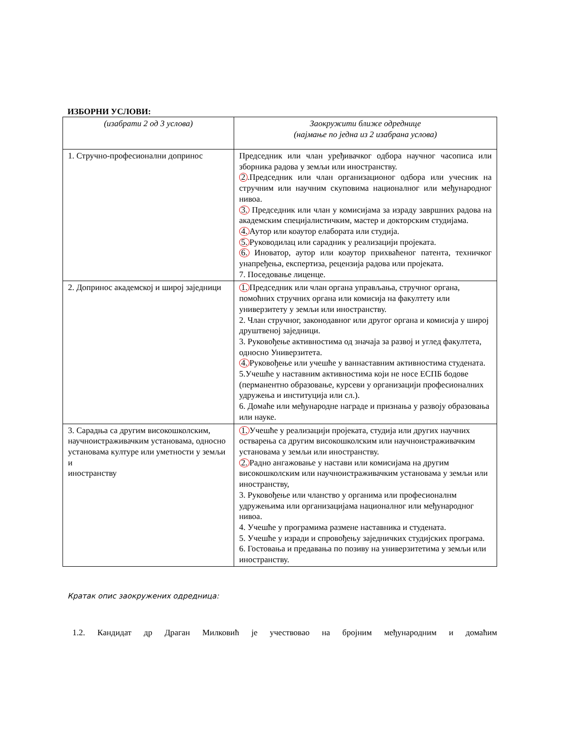ИЗБОРНИ УСЛОВИ:
| (изабрати 2 од 3 услова) | Заокружити ближе одреднице (најмање по једна из 2 изабрана услова) |
| 1. Стручно-професионални допринос | Председник или члан уређивачког одбора научног часописа или зборника радова у земљи или иностранству. 2 .Председник или члан организационог одбора или учесник на стручним или научним скуповима националног или међународног нивоа. 3. Председник или члан у комисијама за израду завршних радова на академским специјалистичким, мастер и докторским студијама. 4. Аутор или коаутор елабората или студија. 5. Руководилац или сарадник у реализацији пројеката. 6. Иноватор, аутор или коаутор прихваћеног патента, техничког унапређења, експертиза, рецензија радова или пројеката. 7. Поседовање лиценце. |
| 2. Допринос академској и широј заједници | 1. Председник или члан органа управљања, стручног органа, помоћних стручних органа или комисија на факултету или универзитету у земљи или иностранству. 2. Члан стручног, законодавног или другог органа и комисија у широј друштвеној заједници. 3. Руковођење активностима од значаја за развој и углед факултета, односно Универзитета. 4. Руковођење или учешће у ваннаставним активностима студената. 5.Учешће у наставним активностима који не носе ЕСПБ бодове (перманентно образовање, курсеви у организацији професионалних удружења и институција или сл.). 6. Домаће или међународне награде и признања у развоју образовања или науке. |
| 3. Сарадња са другим високошколским, научноистраживачким установама, односно установама културе или уметности у земљи и иностранству | 1. Учешће у реализацији пројеката, студија или других научних остварења са другим високошколским или научноистраживачким установама у земљи или иностранству. 2. Радно ангажовање у настави или комисијама на другим високошколским или научноистраживачким установама у земљи или иностранству, 3. Руковођење или чланство у органима или професионалнм удружењима или организацијама националног или међународног нивоа. 4. Учешће у програмима размене наставника и студената. 5. Учешће у изради и спровођењу заједничких студијских програма. 6. Гостовања и предавања по позиву на универзитетима у земљи или иностранству. |
Кратак опис заокружених одредница:
1.2. Кандидат др Драган Милковић је учествовао на бројним међународним и домаћим